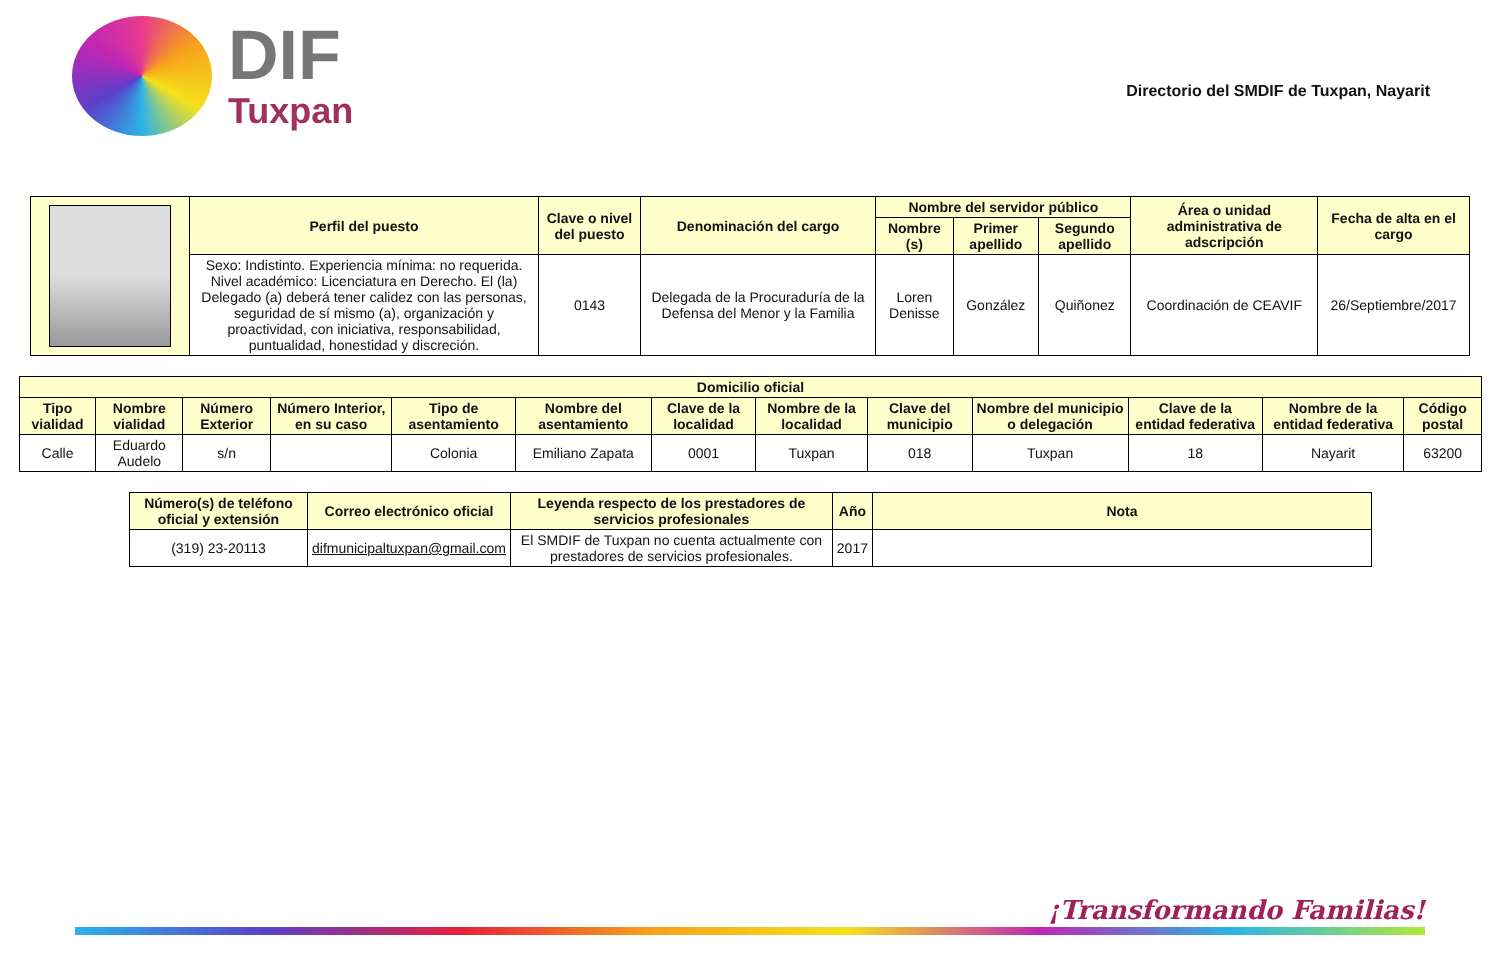DIF
Tuxpan
Directorio del SMDIF de Tuxpan, Nayarit
| | Perfil del puesto | Clave o nivel del puesto | Denominación del cargo | Nombre del servidor público | | | Área o unidad administrativa de adscripción | Fecha de alta en el cargo |
| --- | --- | --- | --- | --- | --- | --- | --- | --- |
| | | | | Nombre (s) | Primer apellido | Segundo apellido | | |
| | Sexo: Indistinto. Experiencia mínima: no requerida. Nivel académico: Licenciatura en Derecho. El (la) Delegado (a) deberá tener calidez con las personas, seguridad de sí mismo (a), organización y proactividad, con iniciativa, responsabilidad, puntualidad, honestidad y discreción. | 0143 | Delegada de la Procuraduría de la Defensa del Menor y la Familia | Loren Denisse | González | Quiñonez | Coordinación de CEAVIF | 26/Septiembre/2017 |
| Domicilio oficial | | | | | | | | | | | | |
| --- | --- | --- | --- | --- | --- | --- | --- | --- | --- | --- | --- | --- |
| Tipo vialidad | Nombre vialidad | Número Exterior | Número Interior, en su caso | Tipo de asentamiento | Nombre del asentamiento | Clave de la localidad | Nombre de la localidad | Clave del municipio | Nombre del municipio o delegación | Clave de la entidad federativa | Nombre de la entidad federativa | Código postal |
| Calle | Eduardo Audelo | s/n | | Colonia | Emiliano Zapata | 0001 | Tuxpan | 018 | Tuxpan | 18 | Nayarit | 63200 |
| Número(s) de teléfono oficial y extensión | Correo electrónico oficial | Leyenda respecto de los prestadores de servicios profesionales | Año | Nota |
| --- | --- | --- | --- | --- |
| (319) 23-20113 | difmunicipaltuxpan@gmail.com | El SMDIF de Tuxpan no cuenta actualmente con prestadores de servicios profesionales. | 2017 | |
¡Transformando Familias!